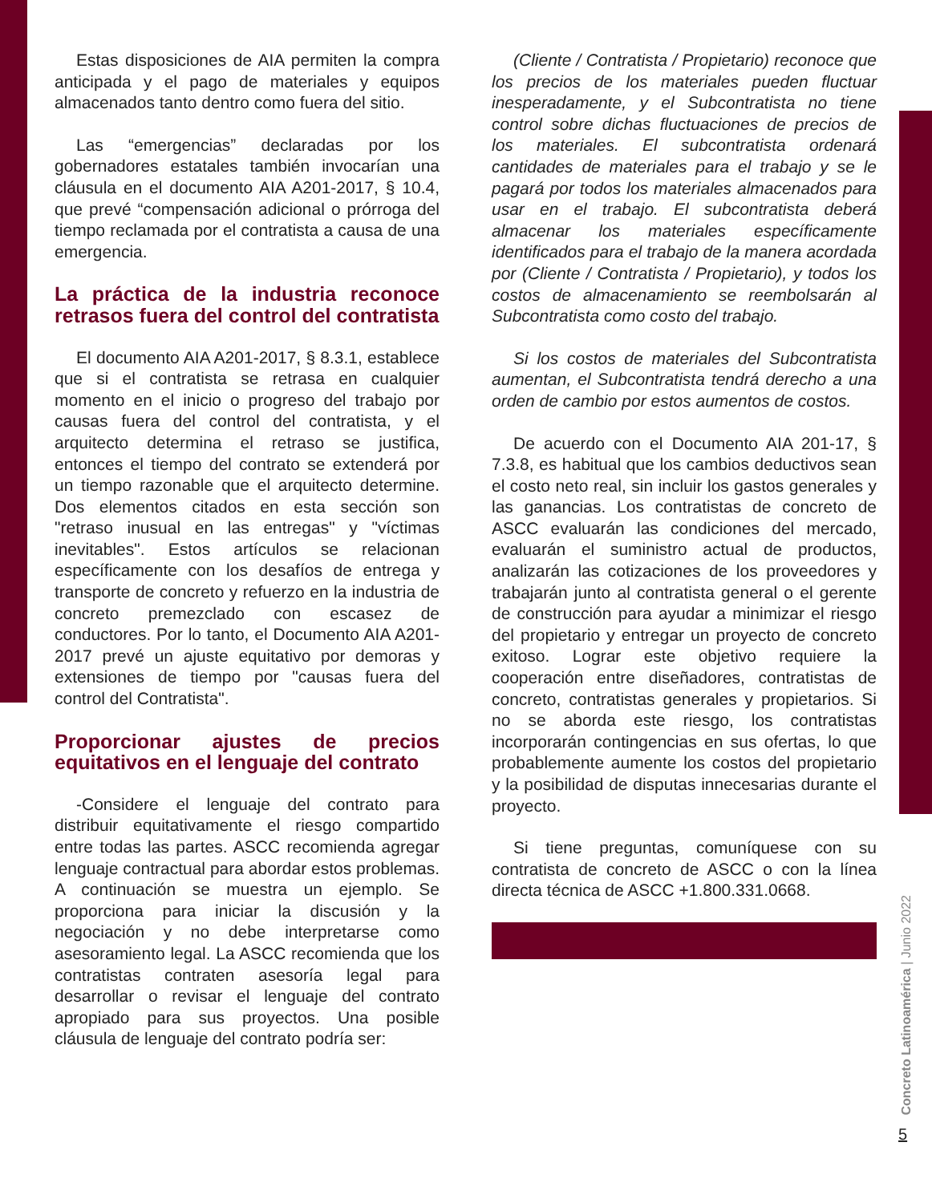Estas disposiciones de AIA permiten la compra anticipada y el pago de materiales y equipos almacenados tanto dentro como fuera del sitio.
Las “emergencias” declaradas por los gobernadores estatales también invocarían una cláusula en el documento AIA A201-2017, § 10.4, que prevé “compensación adicional o prórroga del tiempo reclamada por el contratista a causa de una emergencia.
La práctica de la industria reconoce retrasos fuera del control del contratista
El documento AIA A201-2017, § 8.3.1, establece que si el contratista se retrasa en cualquier momento en el inicio o progreso del trabajo por causas fuera del control del contratista, y el arquitecto determina el retraso se justifica, entonces el tiempo del contrato se extenderá por un tiempo razonable que el arquitecto determine. Dos elementos citados en esta sección son "retraso inusual en las entregas" y "víctimas inevitables". Estos artículos se relacionan específicamente con los desafíos de entrega y transporte de concreto y refuerzo en la industria de concreto premezclado con escasez de conductores. Por lo tanto, el Documento AIA A201-2017 prevé un ajuste equitativo por demoras y extensiones de tiempo por "causas fuera del control del Contratista".
Proporcionar ajustes de precios equitativos en el lenguaje del contrato
-Considere el lenguaje del contrato para distribuir equitativamente el riesgo compartido entre todas las partes. ASCC recomienda agregar lenguaje contractual para abordar estos problemas. A continuación se muestra un ejemplo. Se proporciona para iniciar la discusión y la negociación y no debe interpretarse como asesoramiento legal. La ASCC recomienda que los contratistas contraten asesoría legal para desarrollar o revisar el lenguaje del contrato apropiado para sus proyectos. Una posible cláusula de lenguaje del contrato podría ser:
(Cliente / Contratista / Propietario) reconoce que los precios de los materiales pueden fluctuar inesperadamente, y el Subcontratista no tiene control sobre dichas fluctuaciones de precios de los materiales. El subcontratista ordenará cantidades de materiales para el trabajo y se le pagará por todos los materiales almacenados para usar en el trabajo. El subcontratista deberá almacenar los materiales específicamente identificados para el trabajo de la manera acordada por (Cliente / Contratista / Propietario), y todos los costos de almacenamiento se reembolsarán al Subcontratista como costo del trabajo.
Si los costos de materiales del Subcontratista aumentan, el Subcontratista tendrá derecho a una orden de cambio por estos aumentos de costos.
De acuerdo con el Documento AIA 201-17, § 7.3.8, es habitual que los cambios deductivos sean el costo neto real, sin incluir los gastos generales y las ganancias. Los contratistas de concreto de ASCC evaluarán las condiciones del mercado, evaluarán el suministro actual de productos, analizarán las cotizaciones de los proveedores y trabajarán junto al contratista general o el gerente de construcción para ayudar a minimizar el riesgo del propietario y entregar un proyecto de concreto exitoso. Lograr este objetivo requiere la cooperación entre diseñadores, contratistas de concreto, contratistas generales y propietarios. Si no se aborda este riesgo, los contratistas incorporarán contingencias en sus ofertas, lo que probablemente aumente los costos del propietario y la posibilidad de disputas innecesarias durante el proyecto.
Si tiene preguntas, comuníquese con su contratista de concreto de ASCC o con la línea directa técnica de ASCC +1.800.331.0668.
Concreto Latinoamérica | Junio 2022
5